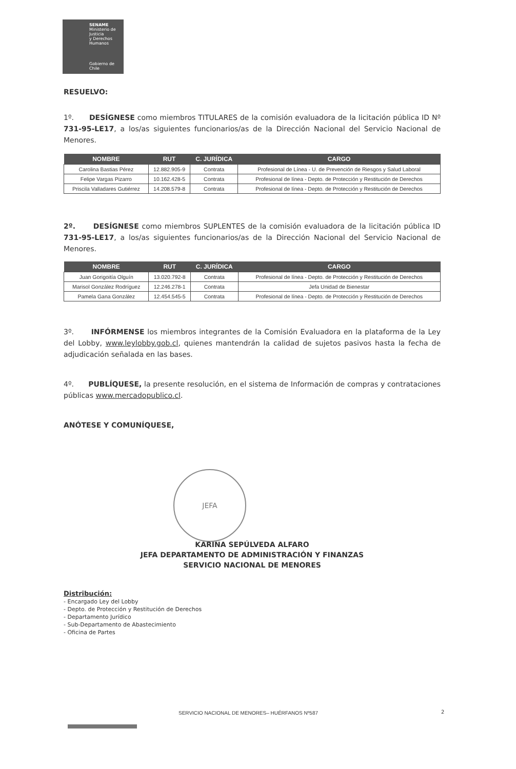SENAME
Ministerio de Justicia
y Derechos Humanos
Gobierno de Chile
RESUELVO:
1º. DESÍGNESE como miembros TITULARES de la comisión evaluadora de la licitación pública ID Nº 731-95-LE17, a los/as siguientes funcionarios/as de la Dirección Nacional del Servicio Nacional de Menores.
| NOMBRE | RUT | C. JURÍDICA | CARGO |
| --- | --- | --- | --- |
| Carolina Bastias Pérez | 12.882.905-9 | Contrata | Profesional de Línea - U. de Prevención de Riesgos y Salud Laboral |
| Felipe Vargas Pizarro | 10.162.428-5 | Contrata | Profesional de línea - Depto. de Protección y Restitución de Derechos |
| Priscila Valladares Gutiérrez | 14.208.579-8 | Contrata | Profesional de línea - Depto. de Protección y Restitución de Derechos |
2º. DESÍGNESE como miembros SUPLENTES de la comisión evaluadora de la licitación pública ID 731-95-LE17, a los/as siguientes funcionarios/as de la Dirección Nacional del Servicio Nacional de Menores.
| NOMBRE | RUT | C. JURÍDICA | CARGO |
| --- | --- | --- | --- |
| Juan Gorigoitía Olguín | 13.020.792-8 | Contrata | Profesional de línea - Depto. de Protección y Restitución de Derechos |
| Marisol González Rodríguez | 12.246.278-1 | Contrata | Jefa Unidad de Bienestar |
| Pamela Gana González | 12.454.545-5 | Contrata | Profesional de línea - Depto. de Protección y Restitución de Derechos |
3º. INFÓRMENSE los miembros integrantes de la Comisión Evaluadora en la plataforma de la Ley del Lobby, www.leylobby.gob.cl, quienes mantendrán la calidad de sujetos pasivos hasta la fecha de adjudicación señalada en las bases.
4º. PUBLÍQUESE, la presente resolución, en el sistema de Información de compras y contrataciones públicas www.mercadopublico.cl.
ANÓTESE Y COMUNÍQUESE,
JEFA
KARINA SEPÚLVEDA ALFARO
JEFA DEPARTAMENTO DE ADMINISTRACIÓN Y FINANZAS
SERVICIO NACIONAL DE MENORES
Distribución:
- Encargado Ley del Lobby
- Depto. de Protección y Restitución de Derechos
- Departamento Jurídico
- Sub-Departamento de Abastecimiento
- Oficina de Partes
SERVICIO NACIONAL DE MENORES– HUÉRFANOS Nº587
2